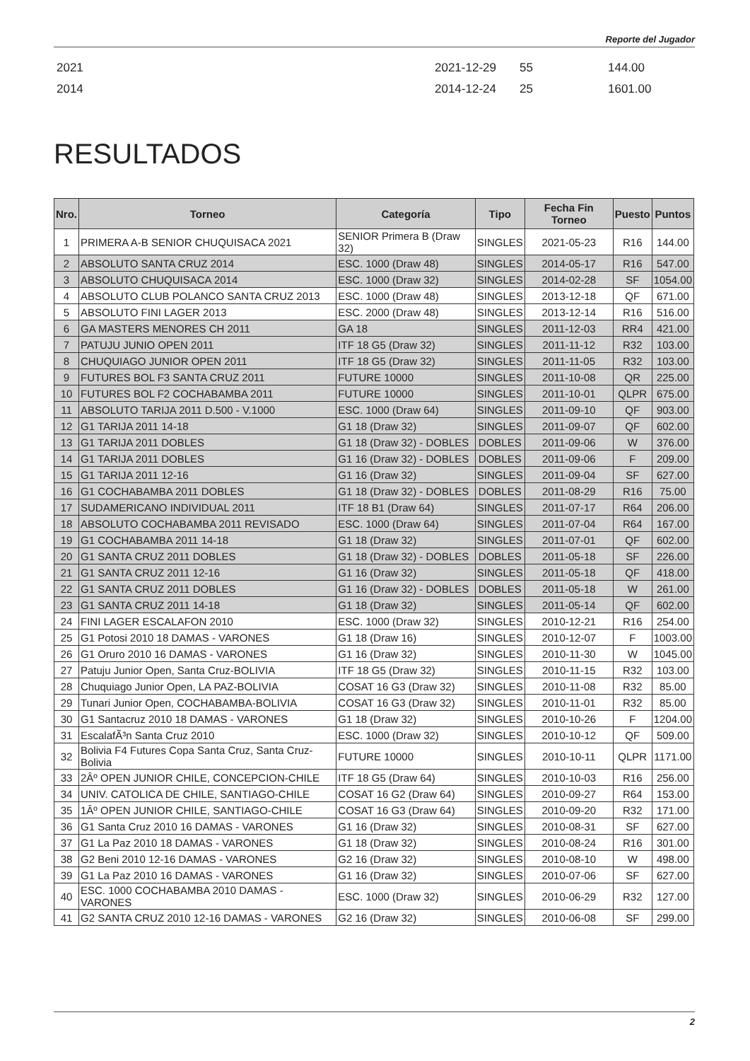Reporte del Jugador
2021 2021-12-29 55 144.00
2014 2014-12-24 25 1601.00
RESULTADOS
| Nro. | Torneo | Categoría | Tipo | Fecha Fin Torneo | Puesto | Puntos |
| --- | --- | --- | --- | --- | --- | --- |
| 1 | PRIMERA A-B SENIOR CHUQUISACA 2021 | SENIOR Primera B (Draw 32) | SINGLES | 2021-05-23 | R16 | 144.00 |
| 2 | ABSOLUTO SANTA CRUZ 2014 | ESC. 1000 (Draw 48) | SINGLES | 2014-05-17 | R16 | 547.00 |
| 3 | ABSOLUTO CHUQUISACA 2014 | ESC. 1000 (Draw 32) | SINGLES | 2014-02-28 | SF | 1054.00 |
| 4 | ABSOLUTO CLUB POLANCO SANTA CRUZ 2013 | ESC. 1000 (Draw 48) | SINGLES | 2013-12-18 | QF | 671.00 |
| 5 | ABSOLUTO FINI LAGER 2013 | ESC. 2000 (Draw 48) | SINGLES | 2013-12-14 | R16 | 516.00 |
| 6 | GA MASTERS MENORES CH 2011 | GA 18 | SINGLES | 2011-12-03 | RR4 | 421.00 |
| 7 | PATUJU JUNIO OPEN 2011 | ITF 18 G5 (Draw 32) | SINGLES | 2011-11-12 | R32 | 103.00 |
| 8 | CHUQUIAGO JUNIOR OPEN 2011 | ITF 18 G5 (Draw 32) | SINGLES | 2011-11-05 | R32 | 103.00 |
| 9 | FUTURES BOL F3 SANTA CRUZ 2011 | FUTURE 10000 | SINGLES | 2011-10-08 | QR | 225.00 |
| 10 | FUTURES BOL F2 COCHABAMBA 2011 | FUTURE 10000 | SINGLES | 2011-10-01 | QLPR | 675.00 |
| 11 | ABSOLUTO TARIJA 2011 D.500 - V.1000 | ESC. 1000 (Draw 64) | SINGLES | 2011-09-10 | QF | 903.00 |
| 12 | G1 TARIJA 2011 14-18 | G1 18 (Draw 32) | SINGLES | 2011-09-07 | QF | 602.00 |
| 13 | G1 TARIJA 2011 DOBLES | G1 18 (Draw 32) - DOBLES | DOBLES | 2011-09-06 | W | 376.00 |
| 14 | G1 TARIJA 2011 DOBLES | G1 16 (Draw 32) - DOBLES | DOBLES | 2011-09-06 | F | 209.00 |
| 15 | G1 TARIJA 2011 12-16 | G1 16 (Draw 32) | SINGLES | 2011-09-04 | SF | 627.00 |
| 16 | G1 COCHABAMBA 2011 DOBLES | G1 18 (Draw 32) - DOBLES | DOBLES | 2011-08-29 | R16 | 75.00 |
| 17 | SUDAMERICANO INDIVIDUAL 2011 | ITF 18 B1 (Draw 64) | SINGLES | 2011-07-17 | R64 | 206.00 |
| 18 | ABSOLUTO COCHABAMBA 2011 REVISADO | ESC. 1000 (Draw 64) | SINGLES | 2011-07-04 | R64 | 167.00 |
| 19 | G1 COCHABAMBA 2011 14-18 | G1 18 (Draw 32) | SINGLES | 2011-07-01 | QF | 602.00 |
| 20 | G1 SANTA CRUZ 2011 DOBLES | G1 18 (Draw 32) - DOBLES | DOBLES | 2011-05-18 | SF | 226.00 |
| 21 | G1 SANTA CRUZ 2011 12-16 | G1 16 (Draw 32) | SINGLES | 2011-05-18 | QF | 418.00 |
| 22 | G1 SANTA CRUZ 2011 DOBLES | G1 16 (Draw 32) - DOBLES | DOBLES | 2011-05-18 | W | 261.00 |
| 23 | G1 SANTA CRUZ 2011 14-18 | G1 18 (Draw 32) | SINGLES | 2011-05-14 | QF | 602.00 |
| 24 | FINI LAGER ESCALAFON 2010 | ESC. 1000 (Draw 32) | SINGLES | 2010-12-21 | R16 | 254.00 |
| 25 | G1 Potosi 2010 18 DAMAS - VARONES | G1 18 (Draw 16) | SINGLES | 2010-12-07 | F | 1003.00 |
| 26 | G1 Oruro 2010 16 DAMAS - VARONES | G1 16 (Draw 32) | SINGLES | 2010-11-30 | W | 1045.00 |
| 27 | Patuju Junior Open, Santa Cruz-BOLIVIA | ITF 18 G5 (Draw 32) | SINGLES | 2010-11-15 | R32 | 103.00 |
| 28 | Chuquiago Junior Open, LA PAZ-BOLIVIA | COSAT 16 G3 (Draw 32) | SINGLES | 2010-11-08 | R32 | 85.00 |
| 29 | Tunari Junior Open, COCHABAMBA-BOLIVIA | COSAT 16 G3 (Draw 32) | SINGLES | 2010-11-01 | R32 | 85.00 |
| 30 | G1 Santacruz 2010 18 DAMAS - VARONES | G1 18 (Draw 32) | SINGLES | 2010-10-26 | F | 1204.00 |
| 31 | EscalafÃ³n Santa Cruz 2010 | ESC. 1000 (Draw 32) | SINGLES | 2010-10-12 | QF | 509.00 |
| 32 | Bolivia F4 Futures Copa Santa Cruz, Santa Cruz-Bolivia | FUTURE 10000 | SINGLES | 2010-10-11 | QLPR | 1171.00 |
| 33 | 2Âº OPEN JUNIOR CHILE, CONCEPCION-CHILE | ITF 18 G5 (Draw 64) | SINGLES | 2010-10-03 | R16 | 256.00 |
| 34 | UNIV. CATOLICA DE CHILE, SANTIAGO-CHILE | COSAT 16 G2 (Draw 64) | SINGLES | 2010-09-27 | R64 | 153.00 |
| 35 | 1Âº OPEN JUNIOR CHILE, SANTIAGO-CHILE | COSAT 16 G3 (Draw 64) | SINGLES | 2010-09-20 | R32 | 171.00 |
| 36 | G1 Santa Cruz 2010 16 DAMAS - VARONES | G1 16 (Draw 32) | SINGLES | 2010-08-31 | SF | 627.00 |
| 37 | G1 La Paz 2010 18 DAMAS - VARONES | G1 18 (Draw 32) | SINGLES | 2010-08-24 | R16 | 301.00 |
| 38 | G2 Beni 2010 12-16 DAMAS - VARONES | G2 16 (Draw 32) | SINGLES | 2010-08-10 | W | 498.00 |
| 39 | G1 La Paz 2010 16 DAMAS - VARONES | G1 16 (Draw 32) | SINGLES | 2010-07-06 | SF | 627.00 |
| 40 | ESC. 1000 COCHABAMBA 2010 DAMAS - VARONES | ESC. 1000 (Draw 32) | SINGLES | 2010-06-29 | R32 | 127.00 |
| 41 | G2 SANTA CRUZ 2010 12-16 DAMAS - VARONES | G2 16 (Draw 32) | SINGLES | 2010-06-08 | SF | 299.00 |
2